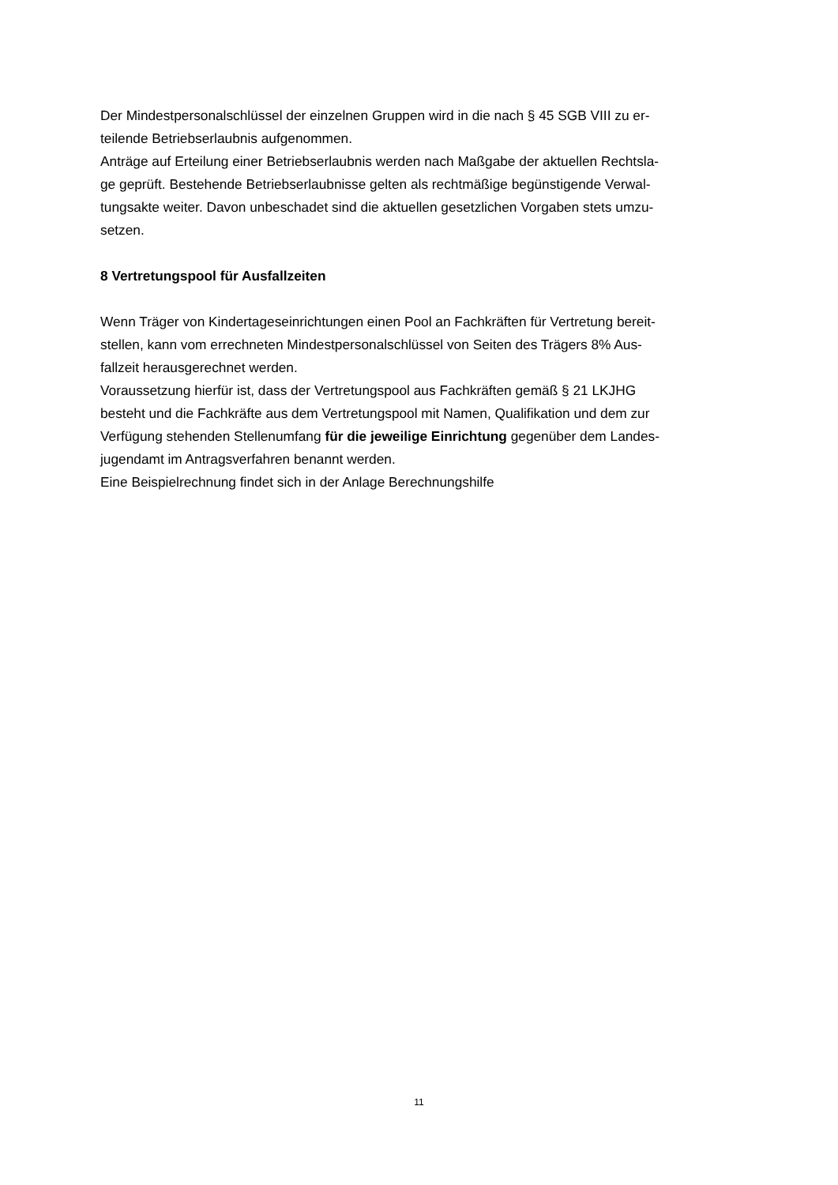Der Mindestpersonalschlüssel der einzelnen Gruppen wird in die nach § 45 SGB VIII zu er-
teilende Betriebserlaubnis aufgenommen.
Anträge auf Erteilung einer Betriebserlaubnis werden nach Maßgabe der aktuellen Rechtsla-
ge geprüft. Bestehende Betriebserlaubnisse gelten als rechtmäßige begünstigende Verwal-
tungsakte weiter. Davon unbeschadet sind die aktuellen gesetzlichen Vorgaben stets umzu-
setzen.
8 Vertretungspool für Ausfallzeiten
Wenn Träger von Kindertageseinrichtungen einen Pool an Fachkräften für Vertretung bereit-
stellen, kann vom errechneten Mindestpersonalschlüssel von Seiten des Trägers 8% Aus-
fallzeit herausgerechnet werden.
Voraussetzung hierfür ist, dass der Vertretungspool aus Fachkräften gemäß § 21 LKJHG
besteht und die Fachkräfte aus dem Vertretungspool mit Namen, Qualifikation und dem zur
Verfügung stehenden Stellenumfang für die jeweilige Einrichtung gegenüber dem Landes-
jugendamt im Antragsverfahren benannt werden.
Eine Beispielrechnung findet sich in der Anlage Berechnungshilfe
11